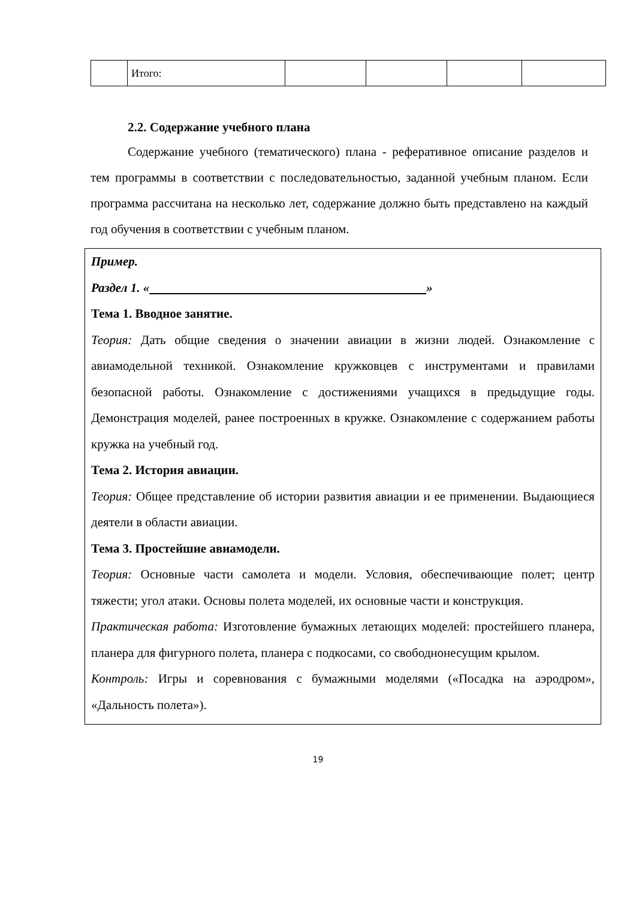| | Итого: | | | | |
2.2. Содержание учебного плана
Содержание учебного (тематического) плана - реферативное описание разделов и тем программы в соответствии с последовательностью, заданной учебным планом. Если программа рассчитана на несколько лет, содержание должно быть представлено на каждый год обучения в соответствии с учебным планом.
Пример.
Раздел 1. « »
Тема 1. Вводное занятие.
Теория: Дать общие сведения о значении авиации в жизни людей. Ознакомление с авиамодельной техникой. Ознакомление кружковцев с инструментами и правилами безопасной работы. Ознакомление с достижениями учащихся в предыдущие годы. Демонстрация моделей, ранее построенных в кружке. Ознакомление с содержанием работы кружка на учебный год.
Тема 2. История авиации.
Теория: Общее представление об истории развития авиации и ее применении. Выдающиеся деятели в области авиации.
Тема 3. Простейшие авиамодели.
Теория: Основные части самолета и модели. Условия, обеспечивающие полет; центр тяжести; угол атаки. Основы полета моделей, их основные части и конструкция.
Практическая работа: Изготовление бумажных летающих моделей: простейшего планера, планера для фигурного полета, планера с подкосами, со свободнонесущим крылом.
Контроль: Игры и соревнования с бумажными моделями («Посадка на аэродром», «Дальность полета»).
19